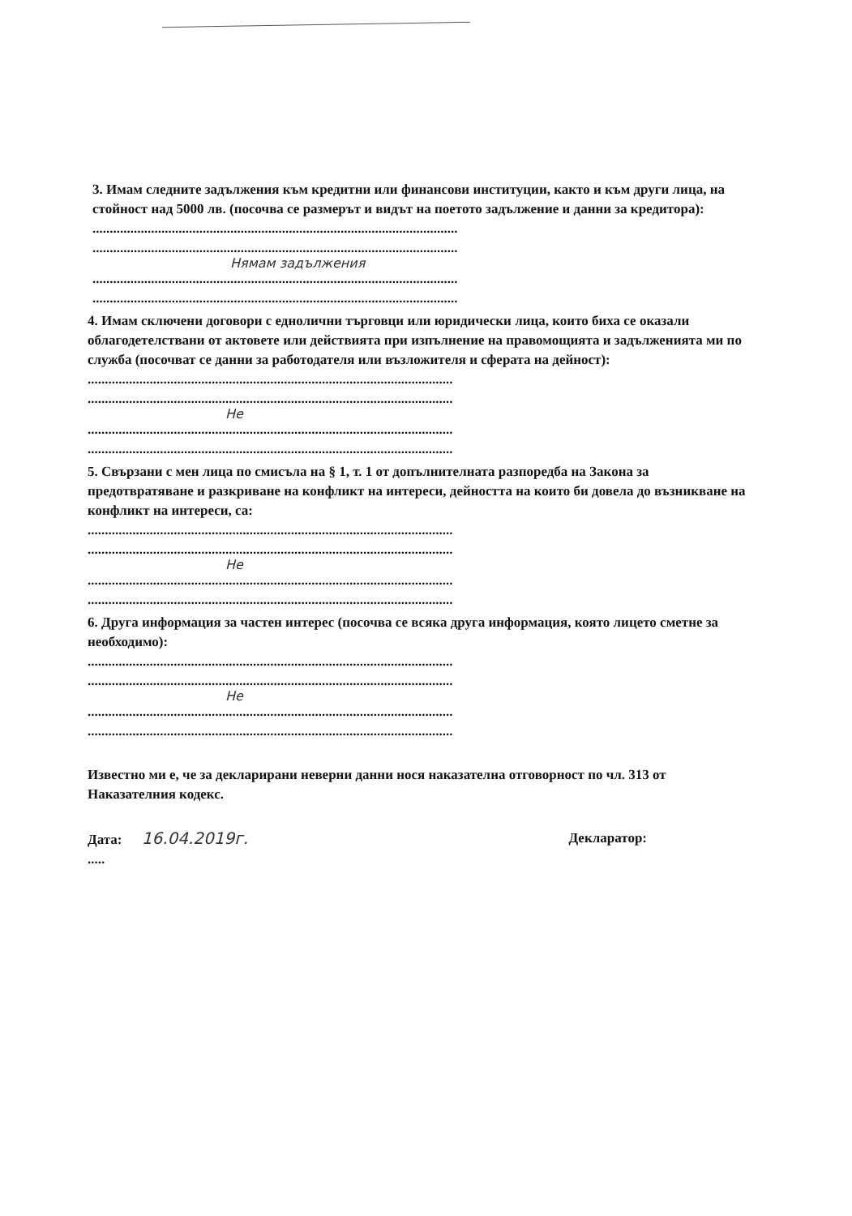3. Имам следните задължения към кредитни или финансови институции, както и към други лица, на стойност над 5000 лв. (посочва се размерът и видът на поетото задължение и данни за кредитора):
..........................................................................................................
..........................................................................................................
Нямам задължения
..........................................................................................................
..........................................................................................................
4. Имам сключени договори с еднолични търговци или юридически лица, които биха се оказали облагодетелствани от актовете или действията при изпълнение на правомощията и задълженията ми по служба (посочват се данни за работодателя или възложителя и сферата на дейност):
..........................................................................................................
..........................................................................................................
Не
..........................................................................................................
..........................................................................................................
5. Свързани с мен лица по смисъла на § 1, т. 1 от допълнителната разпоредба на Закона за предотвратяване и разкриване на конфликт на интереси, дейността на които би довела до възникване на конфликт на интереси, са:
..........................................................................................................
..........................................................................................................
Не
..........................................................................................................
..........................................................................................................
6. Друга информация за частен интерес (посочва се всяка друга информация, която лицето сметне за необходимо):
..........................................................................................................
..........................................................................................................
Не
..........................................................................................................
..........................................................................................................
Известно ми е, че за декларирани неверни данни нося наказателна отговорност по чл. 313 от Наказателния кодекс.
Дата: 16.04.2019г. Декларатор:
.....